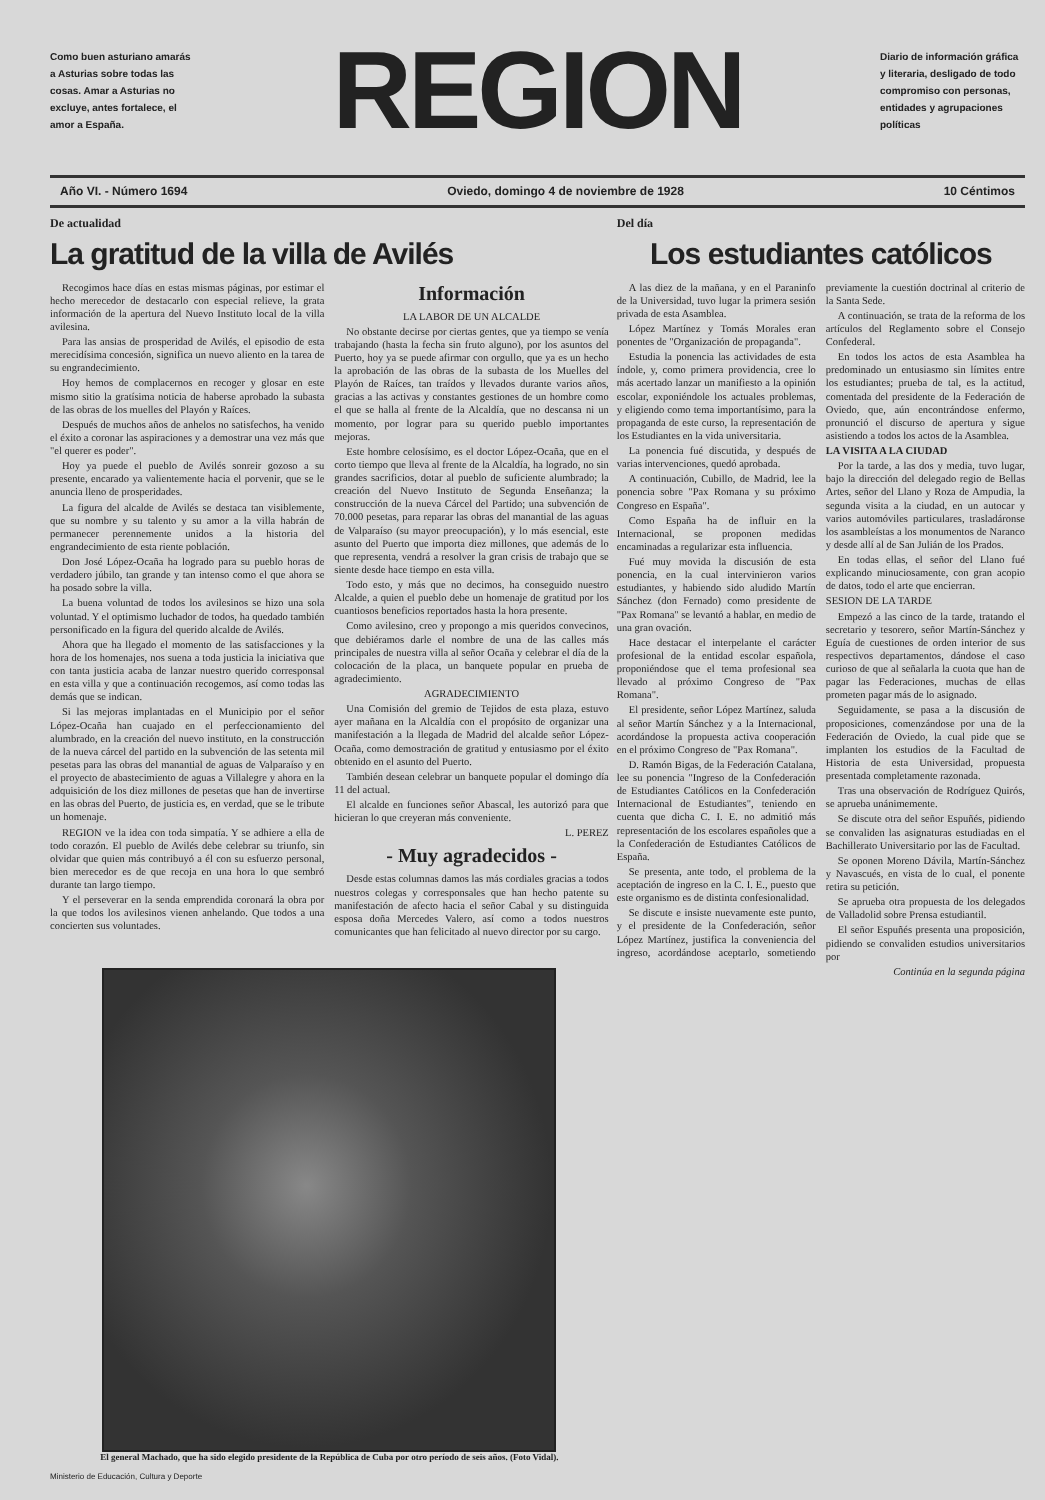Como buen asturiano amarás a Asturias sobre todas las cosas. Amar a Asturias no excluye, antes fortalece, el amor a España.
REGION
Diario de información gráfica y literaria, desligado de todo compromiso con personas, entidades y agrupaciones políticas
Año VI. - Número 1694 Oviedo, domingo 4 de noviembre de 1928 10 Céntimos
De actualidad
La gratitud de la villa de Avilés
Recogimos hace días en estas mismas páginas, por estimar el hecho merecedor de destacarlo con especial relieve, la grata información de la apertura del Nuevo Instituto local de la villa avilesina.
Para las ansias de prosperidad de Avilés, el episodio de esta merecidísima concesión, significa un nuevo aliento en la tarea de su engrandecimiento.
Hoy hemos de complacernos en recoger y glosar en este mismo sitio la gratísima noticia de haberse aprobado la subasta de las obras de los muelles del Playón y Raíces.
Después de muchos años de anhelos no satisfechos, ha venido el éxito a coronar las aspiraciones y a demostrar una vez más que "el querer es poder".
Hoy ya puede el pueblo de Avilés sonreir gozoso a su presente, encarado ya valientemente hacia el porvenir, que se le anuncia lleno de prosperidades.
La figura del alcalde de Avilés se destaca tan visiblemente, que su nombre y su talento y su amor a la villa habrán de permanecer perennemente unidos a la historia del engrandecimiento de esta riente población.
Don José López-Ocaña ha logrado para su pueblo horas de verdadero júbilo, tan grande y tan intenso como el que ahora se ha posado sobre la villa.
La buena voluntad de todos los avilesinos se hizo una sola voluntad. Y el optimismo luchador de todos, ha quedado también personificado en la figura del querido alcalde de Avilés.
Ahora que ha llegado el momento de las satisfacciones y la hora de los homenajes, nos suena a toda justicia la iniciativa que con tanta justicia acaba de lanzar nuestro querido corresponsal en esta villa y que a continuación recogemos, así como todas las demás que se indican.
Si las mejoras implantadas en el Municipio por el señor López-Ocaña han cuajado en el perfeccionamiento del alumbrado, en la creación del nuevo instituto, en la construcción de la nueva cárcel del partido en la subvención de las setenta mil pesetas para las obras del manantial de aguas de Valparaíso y en el proyecto de abastecimiento de aguas a Villalegre y ahora en la adquisición de los diez millones de pesetas que han de invertirse en las obras del Puerto, de justicia es, en verdad, que se le tribute un homenaje.
REGION ve la idea con toda simpatía. Y se adhiere a ella de todo corazón. El pueblo de Avilés debe celebrar su triunfo, sin olvidar que quien más contribuyó a él con su esfuerzo personal, bien merecedor es de que recoja en una hora lo que sembró durante tan largo tiempo.
Y el perseverar en la senda emprendida coronará la obra por la que todos los avilesinos vienen anhelando. Que todos a una concierten sus voluntades.
Información
LA LABOR DE UN ALCALDE
No obstante decirse por ciertas gentes, que ya tiempo se venía trabajando (hasta la fecha sin fruto alguno), por los asuntos del Puerto, hoy ya se puede afirmar con orgullo, que ya es un hecho la aprobación de las obras de la subasta de los Muelles del Playón de Raíces, tan traídos y llevados durante varios años, gracias a las activas y constantes gestiones de un hombre como el que se halla al frente de la Alcaldía, que no descansa ni un momento, por lograr para su querido pueblo importantes mejoras.
Este hombre celosísimo, es el doctor López-Ocaña, que en el corto tiempo que lleva al frente de la Alcaldía, ha logrado, no sin grandes sacrificios, dotar al pueblo de suficiente alumbrado; la creación del Nuevo Instituto de Segunda Enseñanza; la construcción de la nueva Cárcel del Partido; una subvención de 70.000 pesetas, para reparar las obras del manantial de las aguas de Valparaíso (su mayor preocupación), y lo más esencial, este asunto del Puerto que importa diez millones, que además de lo que representa, vendrá a resolver la gran crisis de trabajo que se siente desde hace tiempo en esta villa.
Todo esto, y más que no decimos, ha conseguido nuestro Alcalde, a quien el pueblo debe un homenaje de gratitud por los cuantiosos beneficios reportados hasta la hora presente.
Como avilesino, creo y propongo a mis queridos convecinos, que debiéramos darle el nombre de una de las calles más principales de nuestra villa al señor Ocaña y celebrar el día de la colocación de la placa, un banquete popular en prueba de agradecimiento.
AGRADECIMIENTO
Una Comisión del gremio de Tejidos de esta plaza, estuvo ayer mañana en la Alcaldía con el propósito de organizar una manifestación a la llegada de Madrid del alcalde señor López-Ocaña, como demostración de gratitud y entusiasmo por el éxito obtenido en el asunto del Puerto.
También desean celebrar un banquete popular el domingo día 11 del actual.
El alcalde en funciones señor Abascal, les autorizó para que hicieran lo que creyeran más conveniente.
L. PEREZ
- Muy agradecidos -
Desde estas columnas damos las más cordiales gracias a todos nuestros colegas y corresponsales que han hecho patente su manifestación de afecto hacia el señor Cabal y su distinguida esposa doña Mercedes Valero, así como a todos nuestros comunicantes que han felicitado al nuevo director por su cargo.
El general Machado, que ha sido elegido presidente de la República de Cuba por otro período de seis años. (Foto Vidal).
Del día
Los estudiantes católicos
A las diez de la mañana, y en el Paraninfo de la Universidad, tuvo lugar la primera sesión privada de esta Asamblea.
López Martínez y Tomás Morales eran ponentes de "Organización de propaganda".
Estudia la ponencia las actividades de esta índole, y, como primera providencia, cree lo más acertado lanzar un manifiesto a la opinión escolar, exponiéndole los actuales problemas, y eligiendo como tema importantísimo, para la propaganda de este curso, la representación de los Estudiantes en la vida universitaria.
La ponencia fué discutida, y después de varias intervenciones, quedó aprobada.
A continuación, Cubillo, de Madrid, lee la ponencia sobre "Pax Romana y su próximo Congreso en España".
Como España ha de influir en la Internacional, se proponen medidas encaminadas a regularizar esta influencia.
Fué muy movida la discusión de esta ponencia, en la cual intervinieron varios estudiantes, y habiendo sido aludido Martín Sánchez (don Fernado) como presidente de "Pax Romana" se levantó a hablar, en medio de una gran ovación.
Hace destacar el interpelante el carácter profesional de la entidad escolar española, proponiéndose que el tema profesional sea llevado al próximo Congreso de "Pax Romana".
El presidente, señor López Martínez, saluda al señor Martín Sánchez y a la Internacional, acordándose la propuesta activa cooperación en el próximo Congreso de "Pax Romana".
D. Ramón Bigas, de la Federación Catalana, lee su ponencia "Ingreso de la Confederación de Estudiantes Católicos en la Confederación Internacional de Estudiantes", teniendo en cuenta que dicha C. I. E. no admitió más representación de los escolares españoles que a la Confederación de Estudiantes Católicos de España.
Se presenta, ante todo, el problema de la aceptación de ingreso en la C. I. E., puesto que este organismo es de distinta confesionalidad.
Se discute e insiste nuevamente este punto, y el presidente de la Confederación, señor López Martínez, justifica la conveniencia del ingreso, acordándose aceptarlo, sometiendo previamente la cuestión doctrinal al criterio de la Santa Sede.
A continuación, se trata de la reforma de los artículos del Reglamento sobre el Consejo Confederal.
En todos los actos de esta Asamblea ha predominado un entusiasmo sin límites entre los estudiantes; prueba de tal, es la actitud, comentada del presidente de la Federación de Oviedo, que, aún encontrándose enfermo, pronunció el discurso de apertura y sigue asistiendo a todos los actos de la Asamblea.
LA VISITA A LA CIUDAD
Por la tarde, a las dos y media, tuvo lugar, bajo la dirección del delegado regio de Bellas Artes, señor del Llano y Roza de Ampudia, la segunda visita a la ciudad, en un autocar y varios automóviles particulares, trasladáronse los asambleístas a los monumentos de Naranco y desde allí al de San Julián de los Prados.
En todas ellas, el señor del Llano fué explicando minuciosamente, con gran acopio de datos, todo el arte que encierran.
SESION DE LA TARDE
Empezó a las cinco de la tarde, tratando el secretario y tesorero, señor Martín-Sánchez y Eguía de cuestiones de orden interior de sus respectivos departamentos, dándose el caso curioso de que al señalarla la cuota que han de pagar las Federaciones, muchas de ellas prometen pagar más de lo asignado.
Seguidamente, se pasa a la discusión de proposiciones, comenzándose por una de la Federación de Oviedo, la cual pide que se implanten los estudios de la Facultad de Historia de esta Universidad, propuesta presentada completamente razonada.
Tras una observación de Rodríguez Quirós, se aprueba unánimemente.
Se discute otra del señor Espuñés, pidiendo se convaliden las asignaturas estudiadas en el Bachillerato Universitario por las de Facultad.
Se oponen Moreno Dávila, Martín-Sánchez y Navascués, en vista de lo cual, el ponente retira su petición.
Se aprueba otra propuesta de los delegados de Valladolid sobre Prensa estudiantil.
El señor Espuñés presenta una proposición, pidiendo se convaliden estudios universitarios por
Continúa en la segunda página
Ministerio de Educación, Cultura y Deporte